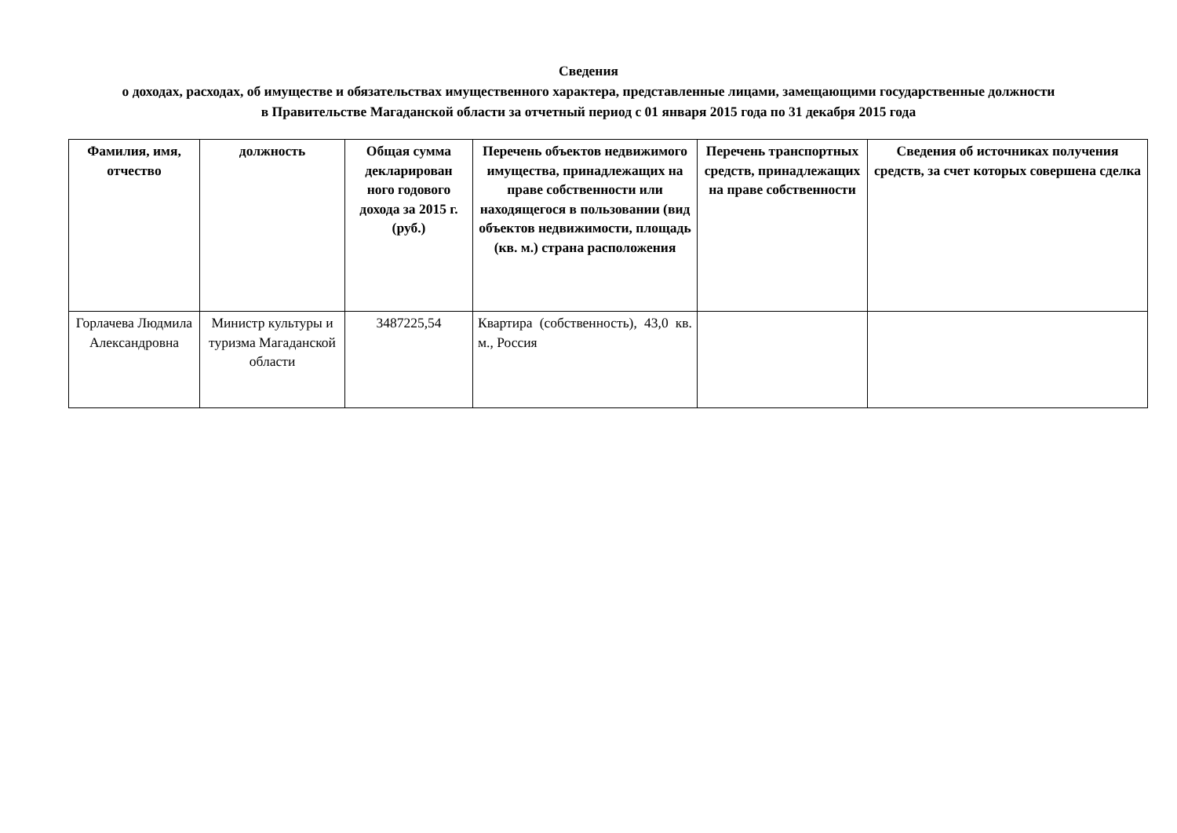Сведения
о доходах, расходах, об имуществе и обязательствах имущественного характера, представленные лицами, замещающими государственные должности в Правительстве Магаданской области за отчетный период с 01 января 2015 года по 31 декабря 2015 года
| Фамилия, имя, отчество | должность | Общая сумма декларирован ного годового дохода за 2015 г. (руб.) | Перечень объектов недвижимого имущества, принадлежащих на праве собственности или находящегося в пользовании (вид объектов недвижимости, площадь (кв. м.) страна расположения | Перечень транспортных средств, принадлежащих на праве собственности | Сведения об источниках получения средств, за счет которых совершена сделка |
| --- | --- | --- | --- | --- | --- |
| Горлачева Людмила Александровна | Министр культуры и туризма Магаданской области | 3487225,54 | Квартира (собственность), 43,0 кв. м., Россия | | |